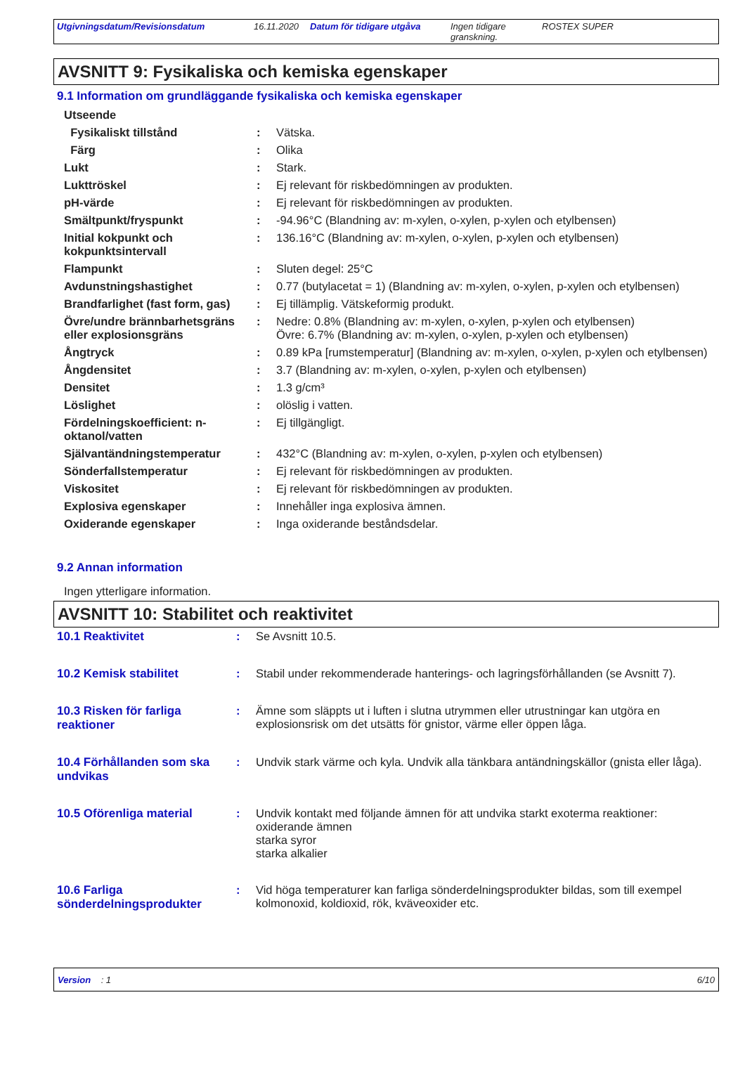Utgivningsdatum/Revisionsdatum 16.11.2020 Datum för tidigare utgåva Ingen tidigare granskning.
ROSTEX SUPER
AVSNITT 9: Fysikaliska och kemiska egenskaper
9.1 Information om grundläggande fysikaliska och kemiska egenskaper
| Utseende | | |
| Fysikaliskt tillstånd | : | Vätska. |
| Färg | : | Olika |
| Lukt | : | Stark. |
| Lukttröskel | : | Ej relevant för riskbedömningen av produkten. |
| pH-värde | : | Ej relevant för riskbedömningen av produkten. |
| Smältpunkt/fryspunkt | : | -94.96°C (Blandning av: m-xylen, o-xylen, p-xylen och etylbensen) |
| Initial kokpunkt och kokpunktsintervall | : | 136.16°C (Blandning av: m-xylen, o-xylen, p-xylen och etylbensen) |
| Flampunkt | : | Sluten degel: 25°C |
| Avdunstningshastighet | : | 0.77 (butylacetat = 1) (Blandning av: m-xylen, o-xylen, p-xylen och etylbensen) |
| Brandfarlighet (fast form, gas) | : | Ej tillämplig. Vätskeformig produkt. |
| Övre/undre brännbarhetsgräns eller explosionsgräns | : | Nedre: 0.8% (Blandning av: m-xylen, o-xylen, p-xylen och etylbensen) Övre: 6.7% (Blandning av: m-xylen, o-xylen, p-xylen och etylbensen) |
| Ångtryck | : | 0.89 kPa [rumstemperatur] (Blandning av: m-xylen, o-xylen, p-xylen och etylbensen) |
| Ångdensitet | : | 3.7 (Blandning av: m-xylen, o-xylen, p-xylen och etylbensen) |
| Densitet | : | 1.3 g/cm³ |
| Löslighet | : | olöslig i vatten. |
| Fördelningskoefficient: n-oktanol/vatten | : | Ej tillgängligt. |
| Självantändningstemperatur | : | 432°C (Blandning av: m-xylen, o-xylen, p-xylen och etylbensen) |
| Sönderfallstemperatur | : | Ej relevant för riskbedömningen av produkten. |
| Viskositet | : | Ej relevant för riskbedömningen av produkten. |
| Explosiva egenskaper | : | Innehåller inga explosiva ämnen. |
| Oxiderande egenskaper | : | Inga oxiderande beståndsdelar. |
9.2 Annan information
Ingen ytterligare information.
AVSNITT 10: Stabilitet och reaktivitet
| 10.1 Reaktivitet | : | Se Avsnitt 10.5. |
| 10.2 Kemisk stabilitet | : | Stabil under rekommenderade hanterings- och lagringsförhållanden (se Avsnitt 7). |
| 10.3 Risken för farliga reaktioner | : | Ämne som släppts ut i luften i slutna utrymmen eller utrustningar kan utgöra en explosionsrisk om det utsätts för gnistor, värme eller öppen låga. |
| 10.4 Förhållanden som ska undvikas | : | Undvik stark värme och kyla. Undvik alla tänkbara antändningskällor (gnista eller låga). |
| 10.5 Oförenliga material | : | Undvik kontakt med följande ämnen för att undvika starkt exoterma reaktioner: oxiderande ämnen starka syror starka alkalier |
| 10.6 Farliga sönderdelningsprodukter | : | Vid höga temperaturer kan farliga sönderdelningsprodukter bildas, som till exempel kolmonoxid, koldioxid, rök, kväveoxider etc. |
Version : 1 6/10